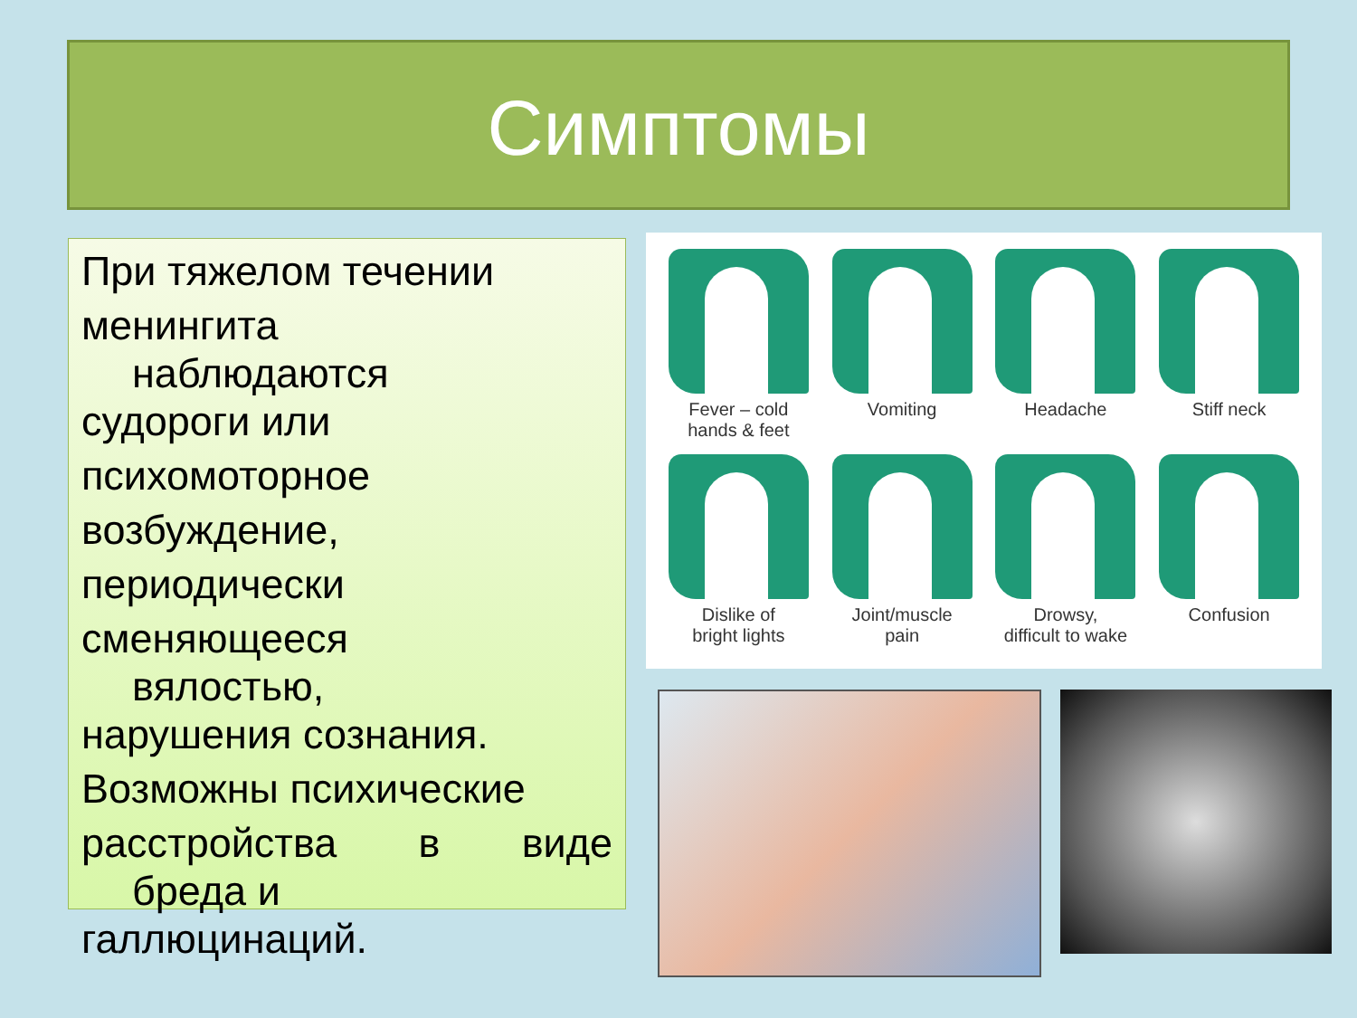Симптомы
При тяжелом течении
менингита
наблюдаются
судороги или
психомоторное
возбуждение,
периодически
сменяющееся
вялостью,
нарушения сознания.
Возможны психические
расстройства в виде
бреда и
галлюцинаций.
Fever – cold
hands & feet
Vomiting
Headache
Stiff neck
Dislike of
bright lights
Joint/muscle
pain
Drowsy,
difficult to wake
Confusion